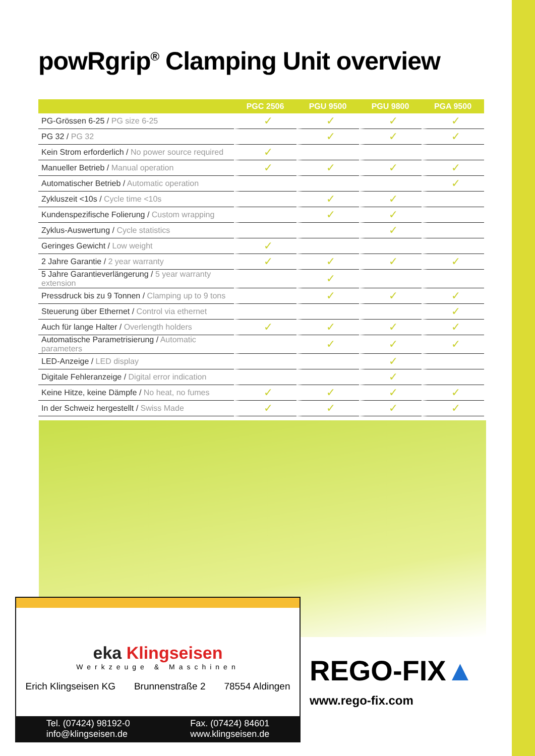powRgrip<sup>®</sup> Clamping Unit overview
| | PGC 2506 | PGU 9500 | PGU 9800 | PGA 9500 |
| --- | --- | --- | --- | --- |
| PG-Grössen 6-25 / PG size 6-25 | ✓ | ✓ | ✓ | ✓ |
| PG 32 / PG 32 | | ✓ | ✓ | ✓ |
| Kein Strom erforderlich / No power source required | ✓ | | | |
| Manueller Betrieb / Manual operation | ✓ | ✓ | ✓ | ✓ |
| Automatischer Betrieb / Automatic operation | | | | ✓ |
| Zykluszeit <10s / Cycle time <10s | | ✓ | ✓ | |
| Kundenspezifische Folierung / Custom wrapping | | ✓ | ✓ | |
| Zyklus-Auswertung / Cycle statistics | | | ✓ | |
| Geringes Gewicht / Low weight | ✓ | | | |
| 2 Jahre Garantie / 2 year warranty | ✓ | ✓ | ✓ | ✓ |
| 5 Jahre Garantieverlängerung / 5 year warranty extension | | ✓ | | |
| Pressdruck bis zu 9 Tonnen / Clamping up to 9 tons | | ✓ | ✓ | ✓ |
| Steuerung über Ethernet / Control via ethernet | | | | ✓ |
| Auch für lange Halter / Overlength holders | ✓ | ✓ | ✓ | ✓ |
| Automatische Parametrisierung / Automatic parameters | | ✓ | ✓ | ✓ |
| LED-Anzeige / LED display | | | ✓ | |
| Digitale Fehleranzeige / Digital error indication | | | ✓ | |
| Keine Hitze, keine Dämpfe / No heat, no fumes | ✓ | ✓ | ✓ | ✓ |
| In der Schweiz hergestellt / Swiss Made | ✓ | ✓ | ✓ | ✓ |
eka Klingseisen
Werkzeuge & Maschinen
Erich Klingseisen KG Brunnenstraße 2 78554 Aldingen
Tel. (07424) 98192-0
info@klingseisen.de
Fax. (07424) 84601
www.klingseisen.de
REGO-FIX▲
www.rego-fix.com